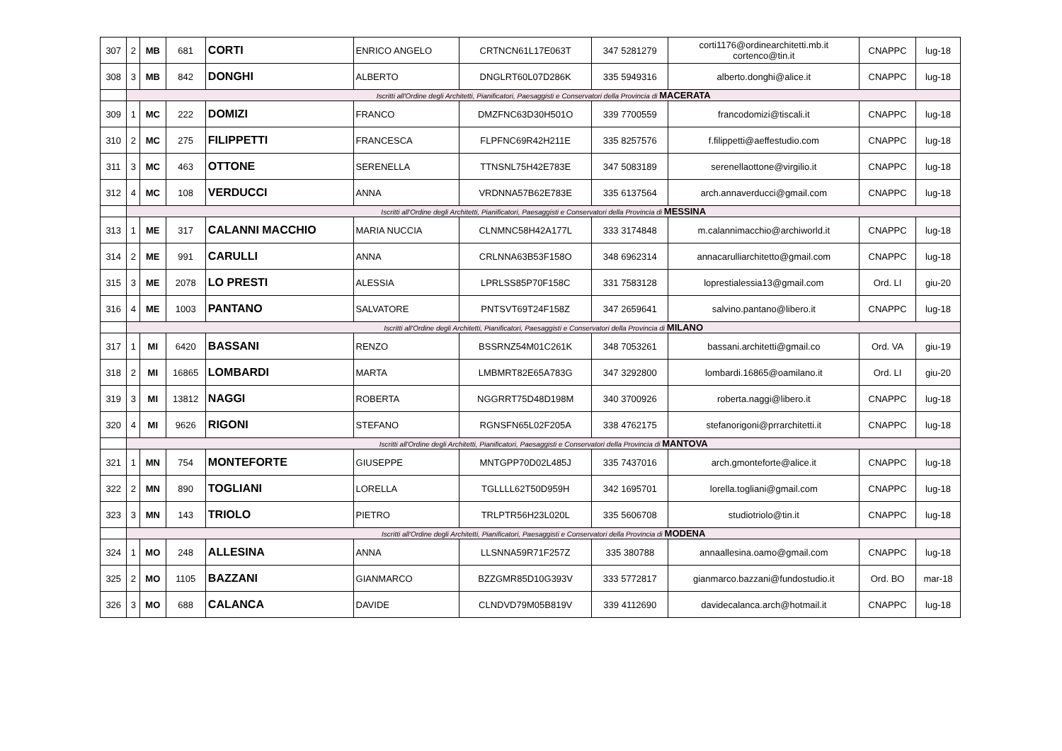| 307 | 2 | MB | 681 | CORTI | ENRICO ANGELO | CRTNCN61L17E063T | 347 5281279 | corti1176@ordinearchitetti.mb.it cortenco@tin.it | CNAPPC | lug-18 |
| 308 | 3 | MB | 842 | DONGHI | ALBERTO | DNGLRT60L07D286K | 335 5949316 | alberto.donghi@alice.it | CNAPPC | lug-18 |
| | Iscritti all'Ordine degli Architetti, Pianificatori, Paesaggisti e Conservatori della Provincia di MACERATA | | | | | | | | | |
| 309 | 1 | MC | 222 | DOMIZI | FRANCO | DMZFNC63D30H501O | 339 7700559 | francodomizi@tiscali.it | CNAPPC | lug-18 |
| 310 | 2 | MC | 275 | FILIPPETTI | FRANCESCA | FLPFNC69R42H211E | 335 8257576 | f.filippetti@aeffestudio.com | CNAPPC | lug-18 |
| 311 | 3 | MC | 463 | OTTONE | SERENELLA | TTNSNL75H42E783E | 347 5083189 | serenellaottone@virgilio.it | CNAPPC | lug-18 |
| 312 | 4 | MC | 108 | VERDUCCI | ANNA | VRDNNA57B62E783E | 335 6137564 | arch.annaverducci@gmail.com | CNAPPC | lug-18 |
| | Iscritti all'Ordine degli Architetti, Pianificatori, Paesaggisti e Conservatori della Provincia di MESSINA | | | | | | | | | |
| 313 | 1 | ME | 317 | CALANNI MACCHIO | MARIA NUCCIA | CLNMNC58H42A177L | 333 3174848 | m.calannimacchio@archiworld.it | CNAPPC | lug-18 |
| 314 | 2 | ME | 991 | CARULLI | ANNA | CRLNNA63B53F158O | 348 6962314 | annacarulliarchitetto@gmail.com | CNAPPC | lug-18 |
| 315 | 3 | ME | 2078 | LO PRESTI | ALESSIA | LPRLSS85P70F158C | 331 7583128 | loprestialessia13@gmail.com | Ord. LI | giu-20 |
| 316 | 4 | ME | 1003 | PANTANO | SALVATORE | PNTSVT69T24F158Z | 347 2659641 | salvino.pantano@libero.it | CNAPPC | lug-18 |
| | Iscritti all'Ordine degli Architetti, Pianificatori, Paesaggisti e Conservatori della Provincia di MILANO | | | | | | | | | |
| 317 | 1 | MI | 6420 | BASSANI | RENZO | BSSRNZ54M01C261K | 348 7053261 | bassani.architetti@gmail.co | Ord. VA | giu-19 |
| 318 | 2 | MI | 16865 | LOMBARDI | MARTA | LMBMRT82E65A783G | 347 3292800 | lombardi.16865@oamilano.it | Ord. LI | giu-20 |
| 319 | 3 | MI | 13812 | NAGGI | ROBERTA | NGGRRT75D48D198M | 340 3700926 | roberta.naggi@libero.it | CNAPPC | lug-18 |
| 320 | 4 | MI | 9626 | RIGONI | STEFANO | RGNSFN65L02F205A | 338 4762175 | stefanorigoni@prrarchitetti.it | CNAPPC | lug-18 |
| | Iscritti all'Ordine degli Architetti, Pianificatori, Paesaggisti e Conservatori della Provincia di MANTOVA | | | | | | | | | |
| 321 | 1 | MN | 754 | MONTEFORTE | GIUSEPPE | MNTGPP70D02L485J | 335 7437016 | arch.gmonteforte@alice.it | CNAPPC | lug-18 |
| 322 | 2 | MN | 890 | TOGLIANI | LORELLA | TGLLLL62T50D959H | 342 1695701 | lorella.togliani@gmail.com | CNAPPC | lug-18 |
| 323 | 3 | MN | 143 | TRIOLO | PIETRO | TRLPTR56H23L020L | 335 5606708 | studiotriolo@tin.it | CNAPPC | lug-18 |
| | Iscritti all'Ordine degli Architetti, Pianificatori, Paesaggisti e Conservatori della Provincia di MODENA | | | | | | | | | |
| 324 | 1 | MO | 248 | ALLESINA | ANNA | LLSNNA59R71F257Z | 335 380788 | annaallesina.oamo@gmail.com | CNAPPC | lug-18 |
| 325 | 2 | MO | 1105 | BAZZANI | GIANMARCO | BZZGMR85D10G393V | 333 5772817 | gianmarco.bazzani@fundostudio.it | Ord. BO | mar-18 |
| 326 | 3 | MO | 688 | CALANCA | DAVIDE | CLNDVD79M05B819V | 339 4112690 | davidecalanca.arch@hotmail.it | CNAPPC | lug-18 |